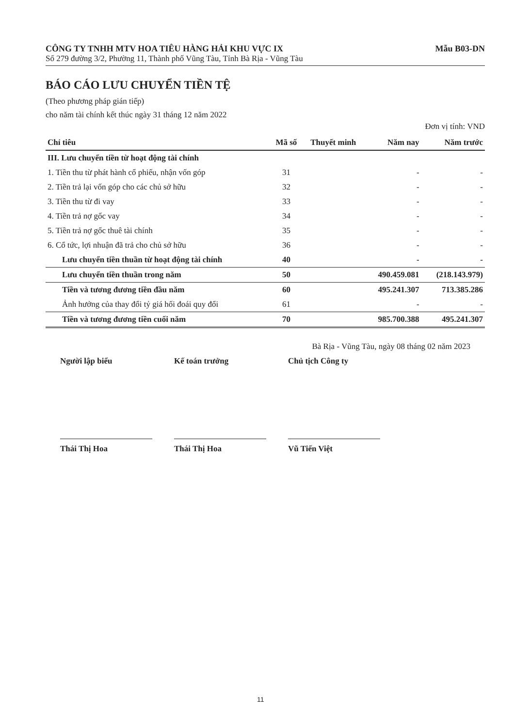CÔNG TY TNHH MTV HOA TIÊU HÀNG HẢI KHU VỰC IX Mẫu B03-DN
Số 279 đường 3/2, Phường 11, Thành phố Vũng Tàu, Tỉnh Bà Rịa - Vũng Tàu
BÁO CÁO LƯU CHUYỂN TIỀN TỆ
(Theo phương pháp gián tiếp)
cho năm tài chính kết thúc ngày 31 tháng 12 năm 2022
Đơn vị tính: VND
| Chỉ tiêu | Mã số | Thuyết minh | Năm nay | Năm trước |
| --- | --- | --- | --- | --- |
| III. Lưu chuyển tiền từ hoạt động tài chính | | | | |
| 1. Tiền thu từ phát hành cổ phiếu, nhận vốn góp | 31 | | - | - |
| 2. Tiền trả lại vốn góp cho các chủ sở hữu | 32 | | - | - |
| 3. Tiền thu từ đi vay | 33 | | - | - |
| 4. Tiền trả nợ gốc vay | 34 | | - | - |
| 5. Tiền trả nợ gốc thuê tài chính | 35 | | - | - |
| 6. Cổ tức, lợi nhuận đã trả cho chủ sở hữu | 36 | | - | - |
| Lưu chuyển tiền thuần từ hoạt động tài chính | 40 | | - | - |
| Lưu chuyển tiền thuần trong năm | 50 | | 490.459.081 | (218.143.979) |
| Tiền và tương đương tiền đầu năm | 60 | | 495.241.307 | 713.385.286 |
| Ảnh hưởng của thay đổi tỷ giá hối đoái quy đổi | 61 | | - | - |
| Tiền và tương đương tiền cuối năm | 70 | | 985.700.388 | 495.241.307 |
Bà Rịa - Vũng Tàu, ngày 08 tháng 02 năm 2023
Người lập biểu
Thái Thị Hoa
Kế toán trưởng
Thái Thị Hoa
Chủ tịch Công ty
Vũ Tiến Việt
11